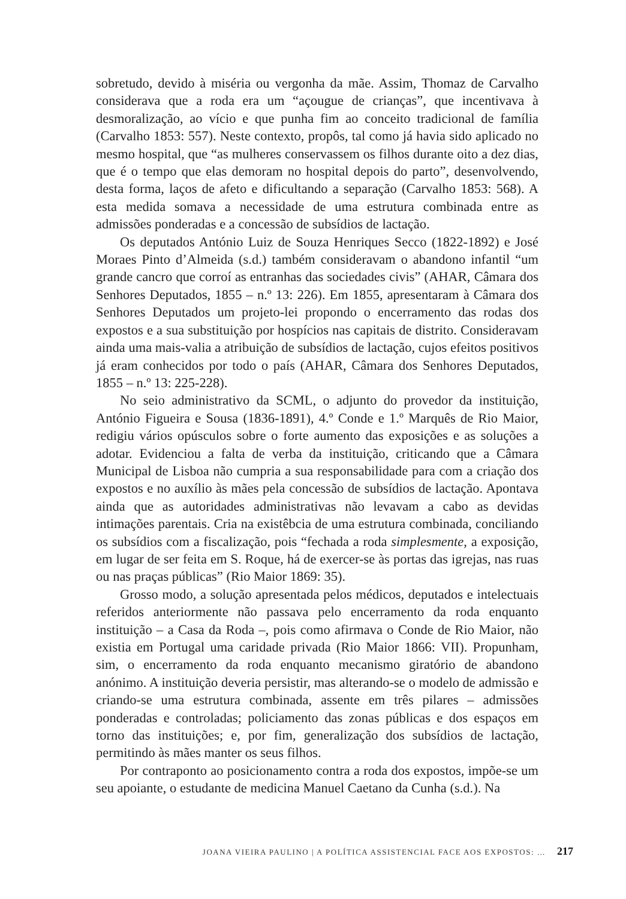sobretudo, devido à miséria ou vergonha da mãe. Assim, Thomaz de Carvalho considerava que a roda era um “açougue de crianças”, que incentivava à desmoralização, ao vício e que punha fim ao conceito tradicional de família (Carvalho 1853: 557). Neste contexto, propôs, tal como já havia sido aplicado no mesmo hospital, que “as mulheres conservassem os filhos durante oito a dez dias, que é o tempo que elas demoram no hospital depois do parto”, desenvolvendo, desta forma, laços de afeto e dificultando a separação (Carvalho 1853: 568). A esta medida somava a necessidade de uma estrutura combinada entre as admissões ponderadas e a concessão de subsídios de lactação.
Os deputados António Luiz de Souza Henriques Secco (1822-1892) e José Moraes Pinto d’Almeida (s.d.) também consideravam o abandono infantil “um grande cancro que corroí as entranhas das sociedades civis” (AHAR, Câmara dos Senhores Deputados, 1855 – n.º 13: 226). Em 1855, apresentaram à Câmara dos Senhores Deputados um projeto-lei propondo o encerramento das rodas dos expostos e a sua substituição por hospícios nas capitais de distrito. Consideravam ainda uma mais-valia a atribuição de subsídios de lactação, cujos efeitos positivos já eram conhecidos por todo o país (AHAR, Câmara dos Senhores Deputados, 1855 – n.º 13: 225-228).
No seio administrativo da SCML, o adjunto do provedor da instituição, António Figueira e Sousa (1836-1891), 4.º Conde e 1.º Marquês de Rio Maior, redigiu vários opúsculos sobre o forte aumento das exposições e as soluções a adotar. Evidenciou a falta de verba da instituição, criticando que a Câmara Municipal de Lisboa não cumpria a sua responsabilidade para com a criação dos expostos e no auxílio às mães pela concessão de subsídios de lactação. Apontava ainda que as autoridades administrativas não levavam a cabo as devidas intimações parentais. Cria na existêbcia de uma estrutura combinada, conciliando os subsídios com a fiscalização, pois “fechada a roda simplesmente, a exposição, em lugar de ser feita em S. Roque, há de exercer-se às portas das igrejas, nas ruas ou nas praças públicas” (Rio Maior 1869: 35).
Grosso modo, a solução apresentada pelos médicos, deputados e intelectuais referidos anteriormente não passava pelo encerramento da roda enquanto instituição – a Casa da Roda –, pois como afirmava o Conde de Rio Maior, não existia em Portugal uma caridade privada (Rio Maior 1866: VII). Propunham, sim, o encerramento da roda enquanto mecanismo giratório de abandono anónimo. A instituição deveria persistir, mas alterando-se o modelo de admissão e criando-se uma estrutura combinada, assente em três pilares – admissões ponderadas e controladas; policiamento das zonas públicas e dos espaços em torno das instituições; e, por fim, generalização dos subsídios de lactação, permitindo às mães manter os seus filhos.
Por contraponto ao posicionamento contra a roda dos expostos, impõe-se um seu apoiante, o estudante de medicina Manuel Caetano da Cunha (s.d.). Na
JOANA VIEIRA PAULINO | A POLÍTICA ASSISTENCIAL FACE AOS EXPOSTOS: … 217